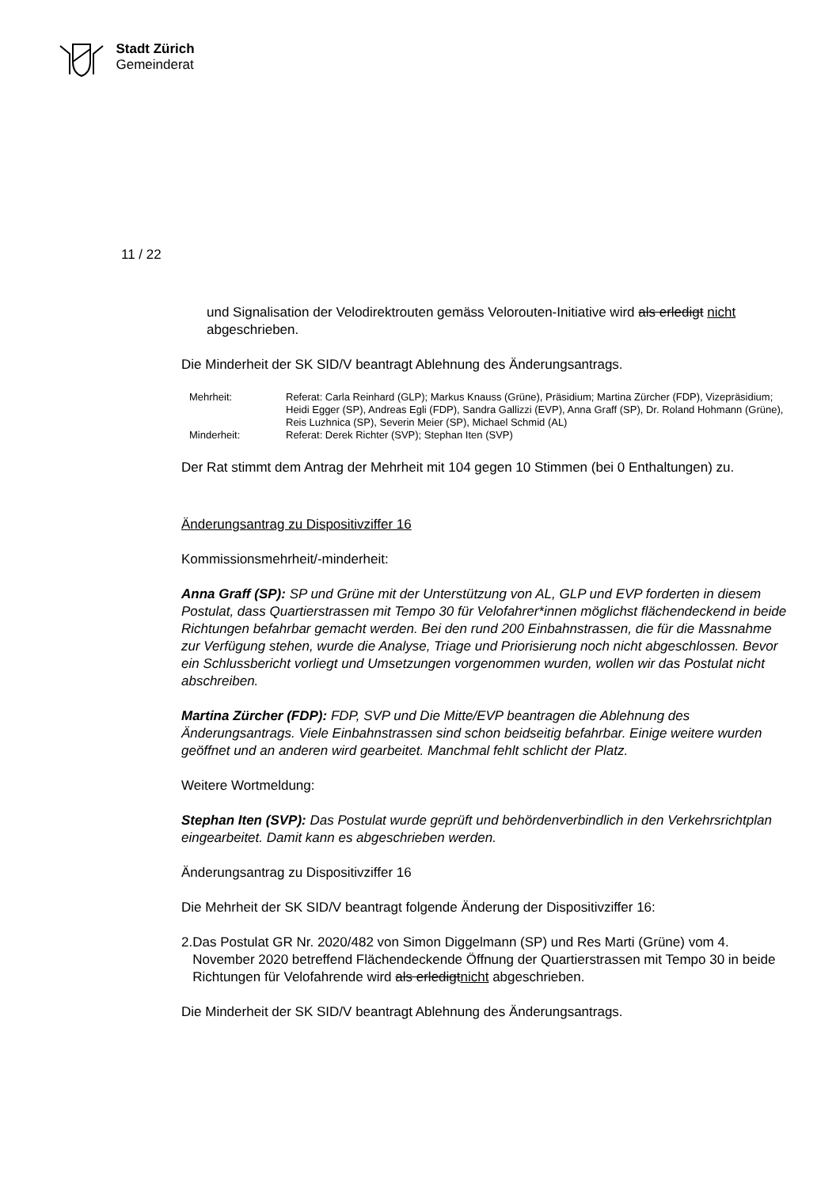Stadt Zürich
Gemeinderat
11 / 22
und Signalisation der Velodirektrouten gemäss Velorouten-Initiative wird als erledigt nicht abgeschrieben.
Die Minderheit der SK SID/V beantragt Ablehnung des Änderungsantrags.
| Mehrheit: | Referat: Carla Reinhard (GLP); Markus Knauss (Grüne), Präsidium; Martina Zürcher (FDP), Vizepräsidium; Heidi Egger (SP), Andreas Egli (FDP), Sandra Gallizzi (EVP), Anna Graff (SP), Dr. Roland Hohmann (Grüne), Reis Luzhnica (SP), Severin Meier (SP), Michael Schmid (AL) |
| Minderheit: | Referat: Derek Richter (SVP); Stephan Iten (SVP) |
Der Rat stimmt dem Antrag der Mehrheit mit 104 gegen 10 Stimmen (bei 0 Enthaltungen) zu.
Änderungsantrag zu Dispositivziffer 16
Kommissionsmehrheit/-minderheit:
Anna Graff (SP): SP und Grüne mit der Unterstützung von AL, GLP und EVP forderten in diesem Postulat, dass Quartierstrassen mit Tempo 30 für Velofahrer*innen möglichst flächendeckend in beide Richtungen befahrbar gemacht werden. Bei den rund 200 Einbahnstrassen, die für die Massnahme zur Verfügung stehen, wurde die Analyse, Triage und Priorisierung noch nicht abgeschlossen. Bevor ein Schlussbericht vorliegt und Umsetzungen vorgenommen wurden, wollen wir das Postulat nicht abschreiben.
Martina Zürcher (FDP): FDP, SVP und Die Mitte/EVP beantragen die Ablehnung des Änderungsantrags. Viele Einbahnstrassen sind schon beidseitig befahrbar. Einige weitere wurden geöffnet und an anderen wird gearbeitet. Manchmal fehlt schlicht der Platz.
Weitere Wortmeldung:
Stephan Iten (SVP): Das Postulat wurde geprüft und behördenverbindlich in den Verkehrsrichtplan eingearbeitet. Damit kann es abgeschrieben werden.
Änderungsantrag zu Dispositivziffer 16
Die Mehrheit der SK SID/V beantragt folgende Änderung der Dispositivziffer 16:
2. Das Postulat GR Nr. 2020/482 von Simon Diggelmann (SP) und Res Marti (Grüne) vom 4. November 2020 betreffend Flächendeckende Öffnung der Quartierstrassen mit Tempo 30 in beide Richtungen für Velofahrende wird als erledigt nicht abgeschrieben.
Die Minderheit der SK SID/V beantragt Ablehnung des Änderungsantrags.